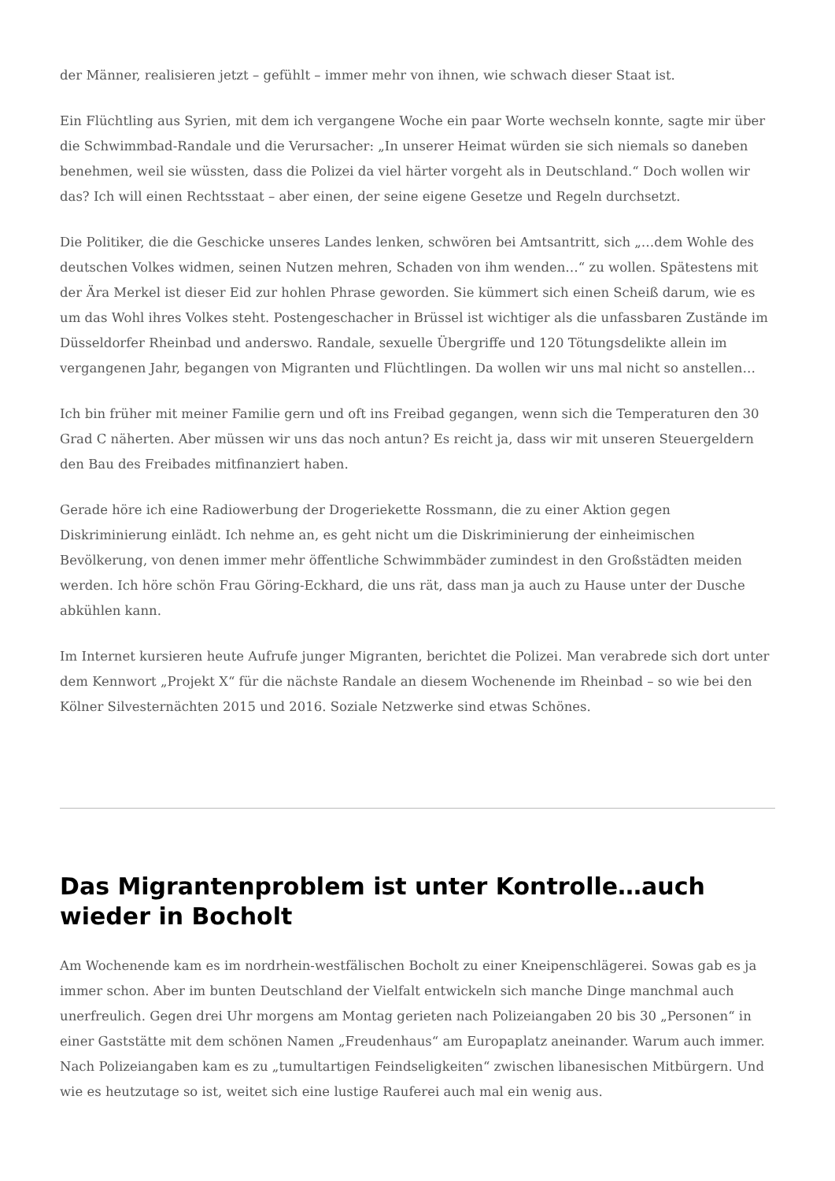der Männer, realisieren jetzt – gefühlt – immer mehr von ihnen, wie schwach dieser Staat ist.
Ein Flüchtling aus Syrien, mit dem ich vergangene Woche ein paar Worte wechseln konnte, sagte mir über die Schwimmbad-Randale und die Verursacher: „In unserer Heimat würden sie sich niemals so daneben benehmen, weil sie wüssten, dass die Polizei da viel härter vorgeht als in Deutschland.“ Doch wollen wir das? Ich will einen Rechtsstaat – aber einen, der seine eigene Gesetze und Regeln durchsetzt.
Die Politiker, die die Geschicke unseres Landes lenken, schwören bei Amtsantritt, sich „…dem Wohle des deutschen Volkes widmen, seinen Nutzen mehren, Schaden von ihm wenden…“ zu wollen. Spätestens mit der Ära Merkel ist dieser Eid zur hohlen Phrase geworden. Sie kümmert sich einen Scheiß darum, wie es um das Wohl ihres Volkes steht. Postengeschacher in Brüssel ist wichtiger als die unfassbaren Zustände im Düsseldorfer Rheinbad und anderswo. Randale, sexuelle Übergriffe und 120 Tötungsdelikte allein im vergangenen Jahr, begangen von Migranten und Flüchtlingen. Da wollen wir uns mal nicht so anstellen…
Ich bin früher mit meiner Familie gern und oft ins Freibad gegangen, wenn sich die Temperaturen den 30 Grad C näherten. Aber müssen wir uns das noch antun? Es reicht ja, dass wir mit unseren Steuergeldern den Bau des Freibades mitfinanziert haben.
Gerade höre ich eine Radiowerbung der Drogeriekette Rossmann, die zu einer Aktion gegen Diskriminierung einlädt. Ich nehme an, es geht nicht um die Diskriminierung der einheimischen Bevölkerung, von denen immer mehr öffentliche Schwimmbäder zumindest in den Großstädten meiden werden. Ich höre schön Frau Göring-Eckhard, die uns rät, dass man ja auch zu Hause unter der Dusche abkühlen kann.
Im Internet kursieren heute Aufrufe junger Migranten, berichtet die Polizei. Man verabrede sich dort unter dem Kennwort „Projekt X“ für die nächste Randale an diesem Wochenende im Rheinbad – so wie bei den Kölner Silvesternächten 2015 und 2016. Soziale Netzwerke sind etwas Schönes.
Das Migrantenproblem ist unter Kontrolle…auch wieder in Bocholt
Am Wochenende kam es im nordrhein-westfälischen Bocholt zu einer Kneipenschlägerei. Sowas gab es ja immer schon. Aber im bunten Deutschland der Vielfalt entwickeln sich manche Dinge manchmal auch unerfreulich. Gegen drei Uhr morgens am Montag gerieten nach Polizeiangaben 20 bis 30 „Personen“ in einer Gaststätte mit dem schönen Namen „Freudenhaus“ am Europaplatz aneinander. Warum auch immer. Nach Polizeiangaben kam es zu „tumultartigen Feindseligkeiten“ zwischen libanesischen Mitbürgern. Und wie es heutzutage so ist, weitet sich eine lustige Rauferei auch mal ein wenig aus.